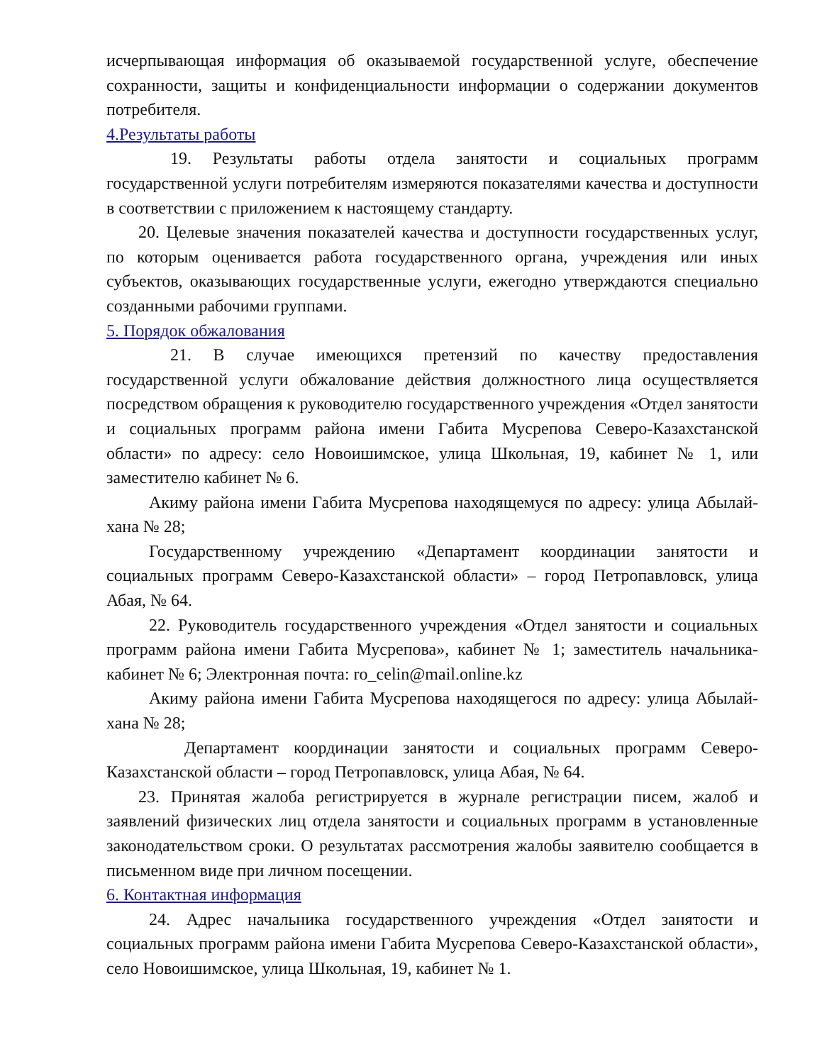исчерпывающая информация об оказываемой государственной услуге, обеспечение сохранности, защиты и конфиденциальности информации о содержании документов потребителя.
4.Результаты работы
19. Результаты работы отдела занятости и социальных программ государственной услуги потребителям измеряются показателями качества и доступности в соответствии с приложением к настоящему стандарту.
20. Целевые значения показателей качества и доступности государственных услуг, по которым оценивается работа государственного органа, учреждения или иных субъектов, оказывающих государственные услуги, ежегодно утверждаются специально созданными рабочими группами.
5. Порядок обжалования
21. В случае имеющихся претензий по качеству предоставления государственной услуги обжалование действия должностного лица осуществляется посредством обращения к руководителю государственного учреждения «Отдел занятости и социальных программ района имени Габита Мусрепова Северо-Казахстанской области» по адресу: село Новоишимское, улица Школьная, 19, кабинет № 1, или заместителю кабинет № 6.
Акиму района имени Габита Мусрепова находящемуся по адресу: улица Абылай-хана № 28;
Государственному учреждению «Департамент координации занятости и социальных программ Северо-Казахстанской области» – город Петропавловск, улица Абая, № 64.
22. Руководитель государственного учреждения «Отдел занятости и социальных программ района имени Габита Мусрепова», кабинет № 1; заместитель начальника- кабинет № 6; Электронная почта: ro_celin@mail.online.kz
Акиму района имени Габита Мусрепова находящегося по адресу: улица Абылай-хана № 28;
Департамент координации занятости и социальных программ Северо-Казахстанской области – город Петропавловск, улица Абая, № 64.
23. Принятая жалоба регистрируется в журнале регистрации писем, жалоб и заявлений физических лиц отдела занятости и социальных программ в установленные законодательством сроки. О результатах рассмотрения жалобы заявителю сообщается в письменном виде при личном посещении.
6. Контактная информация
24. Адрес начальника государственного учреждения «Отдел занятости и социальных программ района имени Габита Мусрепова Северо-Казахстанской области», село Новоишимское, улица Школьная, 19, кабинет № 1.